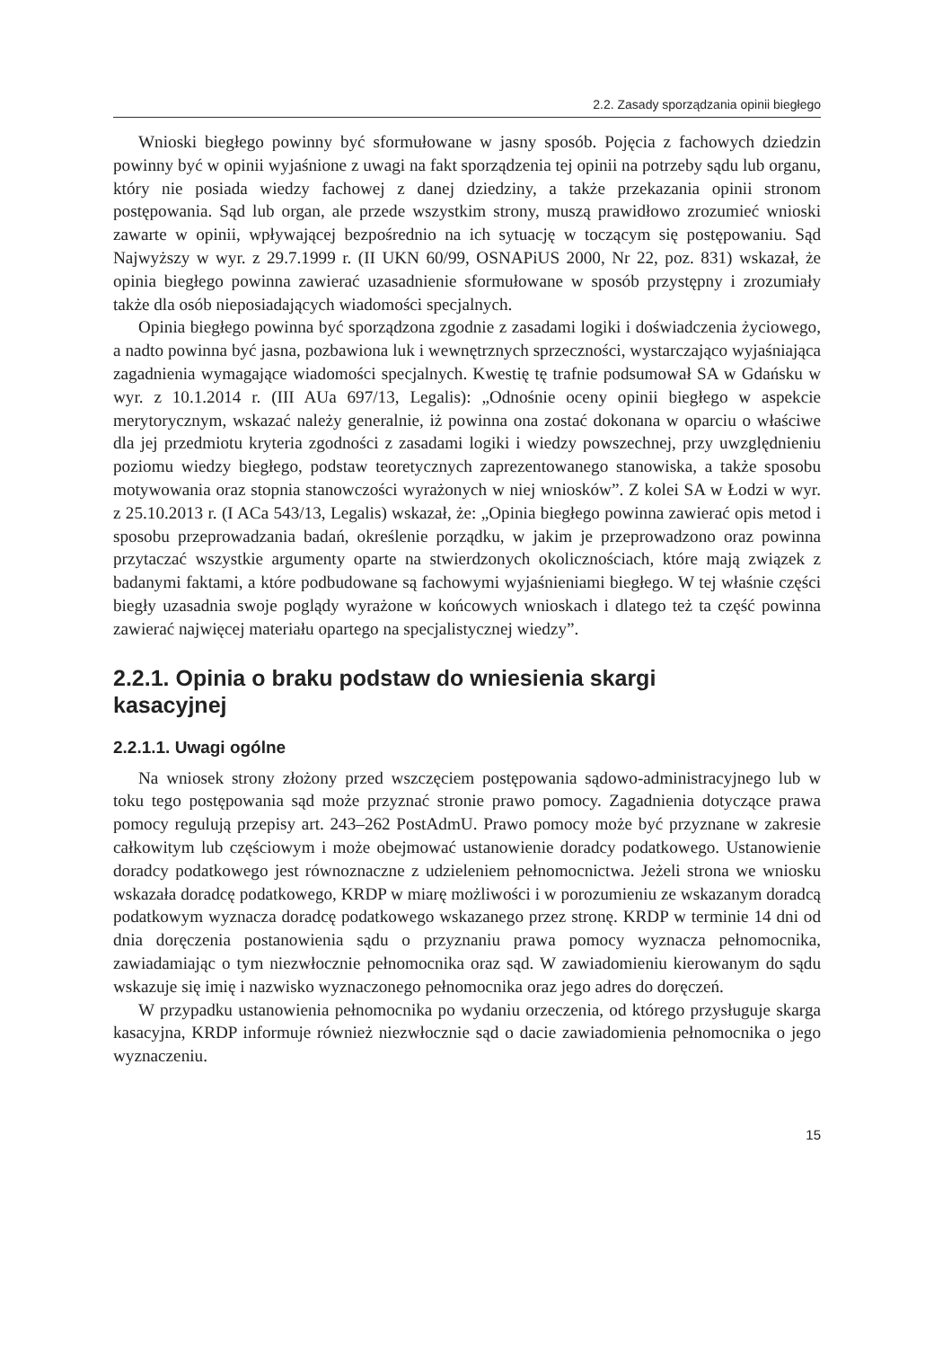2.2. Zasady sporządzania opinii biegłego
Wnioski biegłego powinny być sformułowane w jasny sposób. Pojęcia z fachowych dziedzin powinny być w opinii wyjaśnione z uwagi na fakt sporządzenia tej opinii na potrzeby sądu lub organu, który nie posiada wiedzy fachowej z danej dziedziny, a także przekazania opinii stronom postępowania. Sąd lub organ, ale przede wszystkim strony, muszą prawidłowo zrozumieć wnioski zawarte w opinii, wpływającej bezpośrednio na ich sytuację w toczącym się postępowaniu. Sąd Najwyższy w wyr. z 29.7.1999 r. (II UKN 60/99, OSNAPiUS 2000, Nr 22, poz. 831) wskazał, że opinia biegłego powinna zawierać uzasadnienie sformułowane w sposób przystępny i zrozumiały także dla osób nieposiadających wiadomości specjalnych.
Opinia biegłego powinna być sporządzona zgodnie z zasadami logiki i doświadczenia życiowego, a nadto powinna być jasna, pozbawiona luk i wewnętrznych sprzeczności, wystarczająco wyjaśniająca zagadnienia wymagające wiadomości specjalnych. Kwestię tę trafnie podsumował SA w Gdańsku w wyr. z 10.1.2014 r. (III AUa 697/13, Legalis): „Odnośnie oceny opinii biegłego w aspekcie merytorycznym, wskazać należy generalnie, iż powinna ona zostać dokonana w oparciu o właściwe dla jej przedmiotu kryteria zgodności z zasadami logiki i wiedzy powszechnej, przy uwzględnieniu poziomu wiedzy biegłego, podstaw teoretycznych zaprezentowanego stanowiska, a także sposobu motywowania oraz stopnia stanowczości wyrażonych w niej wniosków”. Z kolei SA w Łodzi w wyr. z 25.10.2013 r. (I ACa 543/13, Legalis) wskazał, że: „Opinia biegłego powinna zawierać opis metod i sposobu przeprowadzania badań, określenie porządku, w jakim je przeprowadzono oraz powinna przytaczać wszystkie argumenty oparte na stwierdzonych okolicznościach, które mają związek z badanymi faktami, a które podbudowane są fachowymi wyjaśnieniami biegłego. W tej właśnie części biegły uzasadnia swoje poglądy wyrażone w końcowych wnioskach i dlatego też ta część powinna zawierać najwięcej materiału opartego na specjalistycznej wiedzy”.
2.2.1. Opinia o braku podstaw do wniesienia skargi
kasacyjnej
2.2.1.1. Uwagi ogólne
Na wniosek strony złożony przed wszczęciem postępowania sądowo-administracyjnego lub w toku tego postępowania sąd może przyznać stronie prawo pomocy. Zagadnienia dotyczące prawa pomocy regulują przepisy art. 243–262 PostAdmU. Prawo pomocy może być przyznane w zakresie całkowitym lub częściowym i może obejmować ustanowienie doradcy podatkowego. Ustanowienie doradcy podatkowego jest równoznaczne z udzieleniem pełnomocnictwa. Jeżeli strona we wniosku wskazała doradcę podatkowego, KRDP w miarę możliwości i w porozumieniu ze wskazanym doradcą podatkowym wyznacza doradcę podatkowego wskazanego przez stronę. KRDP w terminie 14 dni od dnia doręczenia postanowienia sądu o przyznaniu prawa pomocy wyznacza pełnomocnika, zawiadamiając o tym niezwłocznie pełnomocnika oraz sąd. W zawiadomieniu kierowanym do sądu wskazuje się imię i nazwisko wyznaczonego pełnomocnika oraz jego adres do doręczeń.
W przypadku ustanowienia pełnomocnika po wydaniu orzeczenia, od którego przysługuje skarga kasacyjna, KRDP informuje również niezwłocznie sąd o dacie zawiadomienia pełnomocnika o jego wyznaczeniu.
15